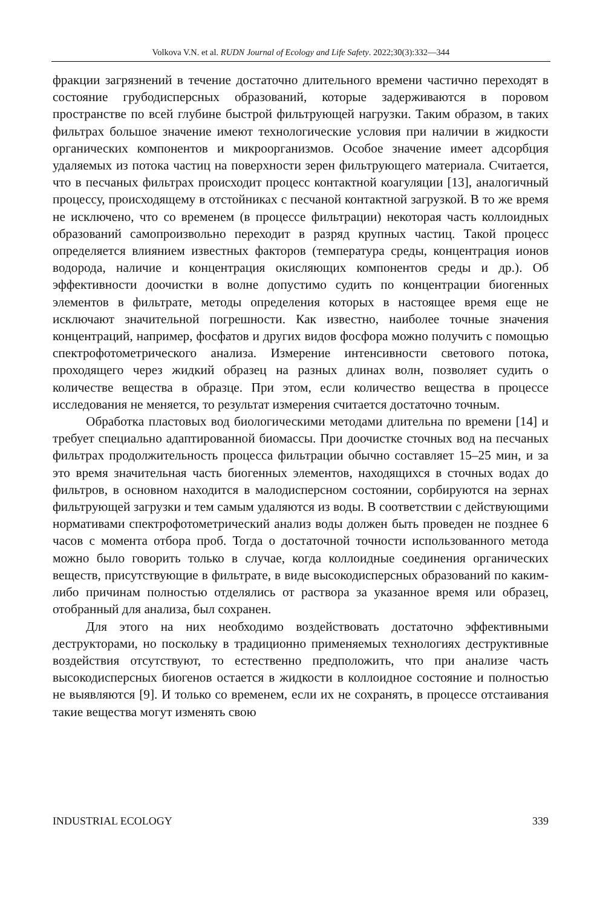Volkova V.N. et al. RUDN Journal of Ecology and Life Safety. 2022;30(3):332—344
фракции загрязнений в течение достаточно длительного времени частично переходят в состояние грубодисперсных образований, которые задерживаются в поровом пространстве по всей глубине быстрой фильтрующей нагрузки. Таким образом, в таких фильтрах большое значение имеют технологические условия при наличии в жидкости органических компонентов и микроорганизмов. Особое значение имеет адсорбция удаляемых из потока частиц на поверхности зерен фильтрующего материала. Считается, что в песчаных фильтрах происходит процесс контактной коагуляции [13], аналогичный процессу, происходящему в отстойниках с песчаной контактной загрузкой. В то же время не исключено, что со временем (в процессе фильтрации) некоторая часть коллоидных образований самопроизвольно переходит в разряд крупных частиц. Такой процесс определяется влиянием известных факторов (температура среды, концентрация ионов водорода, наличие и концентрация окисляющих компонентов среды и др.). Об эффективности доочистки в волне допустимо судить по концентрации биогенных элементов в фильтрате, методы определения которых в настоящее время еще не исключают значительной погрешности. Как известно, наиболее точные значения концентраций, например, фосфатов и других видов фосфора можно получить с помощью спектрофотометрического анализа. Измерение интенсивности светового потока, проходящего через жидкий образец на разных длинах волн, позволяет судить о количестве вещества в образце. При этом, если количество вещества в процессе исследования не меняется, то результат измерения считается достаточно точным.
Обработка пластовых вод биологическими методами длительна по времени [14] и требует специально адаптированной биомассы. При доочистке сточных вод на песчаных фильтрах продолжительность процесса фильтрации обычно составляет 15–25 мин, и за это время значительная часть биогенных элементов, находящихся в сточных водах до фильтров, в основном находится в малодисперсном состоянии, сорбируются на зернах фильтрующей загрузки и тем самым удаляются из воды. В соответствии с действующими нормативами спектрофотометрический анализ воды должен быть проведен не позднее 6 часов с момента отбора проб. Тогда о достаточной точности использованного метода можно было говорить только в случае, когда коллоидные соединения органических веществ, присутствующие в фильтрате, в виде высокодисперсных образований по каким-либо причинам полностью отделялись от раствора за указанное время или образец, отобранный для анализа, был сохранен.
Для этого на них необходимо воздействовать достаточно эффективными деструкторами, но поскольку в традиционно применяемых технологиях деструктивные воздействия отсутствуют, то естественно предположить, что при анализе часть высокодисперсных биогенов остается в жидкости в коллоидное состояние и полностью не выявляются [9]. И только со временем, если их не сохранять, в процессе отстаивания такие вещества могут изменять свою
INDUSTRIAL ECOLOGY 339